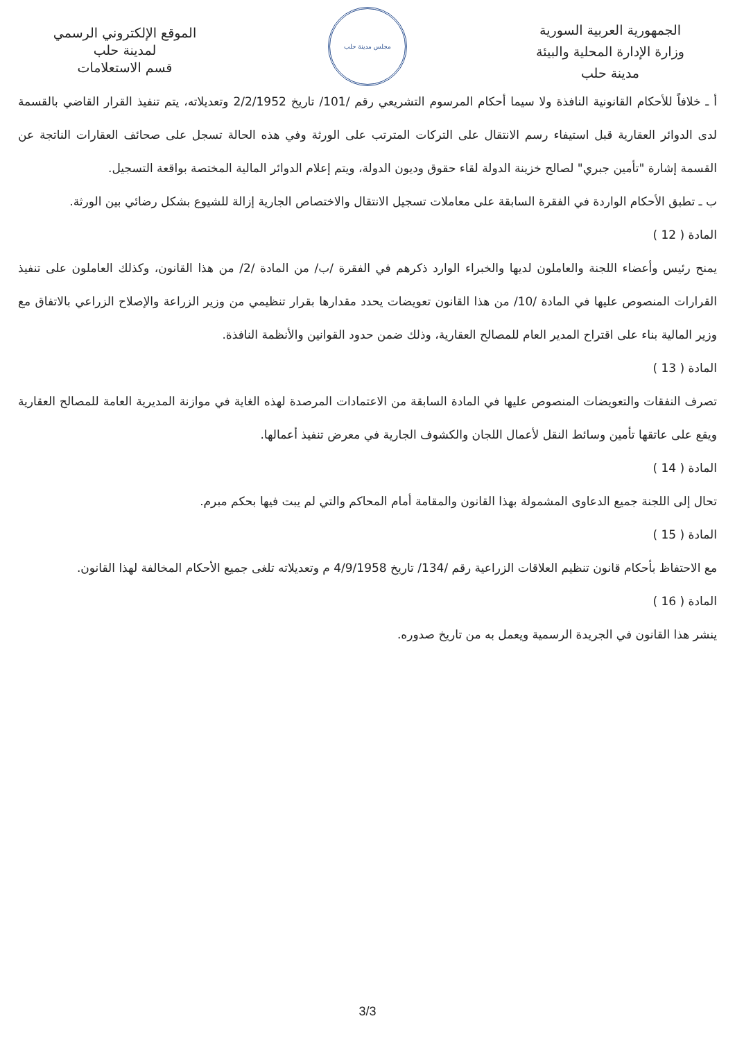الجمهورية العربية السورية
وزارة الإدارة المحلية والبيئة
مدينة حلب
مجلس مدينة حلب
الموقع الإلكتروني الرسمي
لمدينة حلب
قسم الاستعلامات
أ ـ خلافاً للأحكام القانونية النافذة ولا سيما أحكام المرسوم التشريعي رقم /101/ تاريخ 2/2/1952 وتعديلاته، يتم تنفيذ القرار القاضي بالقسمة لدى الدوائر العقارية قبل استيفاء رسم الانتقال على التركات المترتب على الورثة وفي هذه الحالة تسجل على صحائف العقارات الناتجة عن القسمة إشارة "تأمين جبري" لصالح خزينة الدولة لقاء حقوق وديون الدولة، ويتم إعلام الدوائر المالية المختصة بواقعة التسجيل.
ب ـ تطبق الأحكام الواردة في الفقرة السابقة على معاملات تسجيل الانتقال والاختصاص الجارية إزالة للشيوع بشكل رضائي بين الورثة.
المادة ( 12 )
يمنح رئيس وأعضاء اللجنة والعاملون لديها والخبراء الوارد ذكرهم في الفقرة /ب/ من المادة /2/ من هذا القانون، وكذلك العاملون على تنفيذ القرارات المنصوص عليها في المادة /10/ من هذا القانون تعويضات يحدد مقدارها بقرار تنظيمي من وزير الزراعة والإصلاح الزراعي بالاتفاق مع وزير المالية بناء على اقتراح المدير العام للمصالح العقارية، وذلك ضمن حدود القوانين والأنظمة النافذة.
المادة ( 13 )
تصرف النفقات والتعويضات المنصوص عليها في المادة السابقة من الاعتمادات المرصدة لهذه الغاية في موازنة المديرية العامة للمصالح العقارية ويقع على عاتقها تأمين وسائط النقل لأعمال اللجان والكشوف الجارية في معرض تنفيذ أعمالها.
المادة ( 14 )
تحال إلى اللجنة جميع الدعاوى المشمولة بهذا القانون والمقامة أمام المحاكم والتي لم يبت فيها بحكم مبرم.
المادة ( 15 )
مع الاحتفاظ بأحكام قانون تنظيم العلاقات الزراعية رقم /134/ تاريخ 4/9/1958 م وتعديلاته تلغى جميع الأحكام المخالفة لهذا القانون.
المادة ( 16 )
ينشر هذا القانون في الجريدة الرسمية ويعمل به من تاريخ صدوره.
3/3